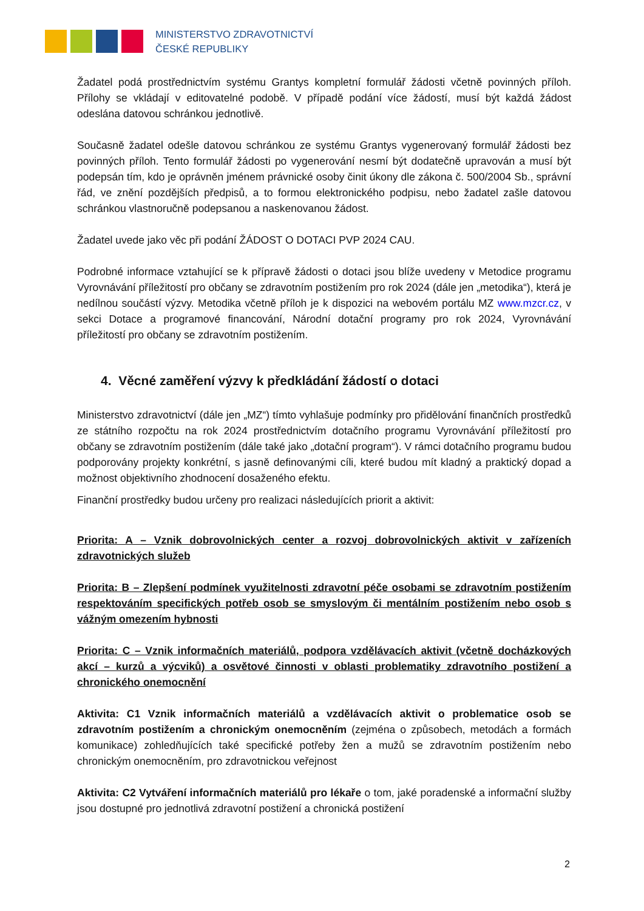MINISTERSTVO ZDRAVOTNICTVÍ
ČESKÉ REPUBLIKY
Žadatel podá prostřednictvím systému Grantys kompletní formulář žádosti včetně povinných příloh. Přílohy se vkládají v editovatelné podobě. V případě podání více žádostí, musí být každá žádost odeslána datovou schránkou jednotlivě.
Současně žadatel odešle datovou schránkou ze systému Grantys vygenerovaný formulář žádosti bez povinných příloh. Tento formulář žádosti po vygenerování nesmí být dodatečně upravován a musí být podepsán tím, kdo je oprávněn jménem právnické osoby činit úkony dle zákona č. 500/2004 Sb., správní řád, ve znění pozdějších předpisů, a to formou elektronického podpisu, nebo žadatel zašle datovou schránkou vlastnoručně podepsanou a naskenovanou žádost.
Žadatel uvede jako věc při podání ŽÁDOST O DOTACI PVP 2024 CAU.
Podrobné informace vztahující se k přípravě žádosti o dotaci jsou blíže uvedeny v Metodice programu Vyrovnávání příležitostí pro občany se zdravotním postižením pro rok 2024 (dále jen „metodika“), která je nedílnou součástí výzvy. Metodika včetně příloh je k dispozici na webovém portálu MZ www.mzcr.cz, v sekci Dotace a programové financování, Národní dotační programy pro rok 2024, Vyrovnávání příležitostí pro občany se zdravotním postižením.
4. Věcné zaměření výzvy k předkládání žádostí o dotaci
Ministerstvo zdravotnictví (dále jen „MZ“) tímto vyhlašuje podmínky pro přidělování finančních prostředků ze státního rozpočtu na rok 2024 prostřednictvím dotačního programu Vyrovnávání příležitostí pro občany se zdravotním postižením (dále také jako „dotační program“). V rámci dotačního programu budou podporovány projekty konkrétní, s jasně definovanými cíli, které budou mít kladný a praktický dopad a možnost objektivního zhodnocení dosaženého efektu.
Finanční prostředky budou určeny pro realizaci následujících priorit a aktivit:
Priorita: A – Vznik dobrovolnických center a rozvoj dobrovolnických aktivit v zařízeních zdravotnických služeb
Priorita: B – Zlepšení podmínek využitelnosti zdravotní péče osobami se zdravotním postižením respektováním specifických potřeb osob se smyslovým či mentálním postižením nebo osob s vážným omezením hybnosti
Priorita: C – Vznik informačních materiálů, podpora vzdělávacích aktivit (včetně docházkových akcí – kurzů a výcviků) a osvětové činnosti v oblasti problematiky zdravotního postižení a chronického onemocnění
Aktivita: C1 Vznik informačních materiálů a vzdělávacích aktivit o problematice osob se zdravotním postižením a chronickým onemocněním (zejména o způsobech, metodách a formách komunikace) zohledňujících také specifické potřeby žen a mužů se zdravotním postižením nebo chronickým onemocněním, pro zdravotnickou veřejnost
Aktivita: C2 Vytváření informačních materiálů pro lékaře o tom, jaké poradenské a informační služby jsou dostupné pro jednotlivá zdravotní postižení a chronická postižení
2